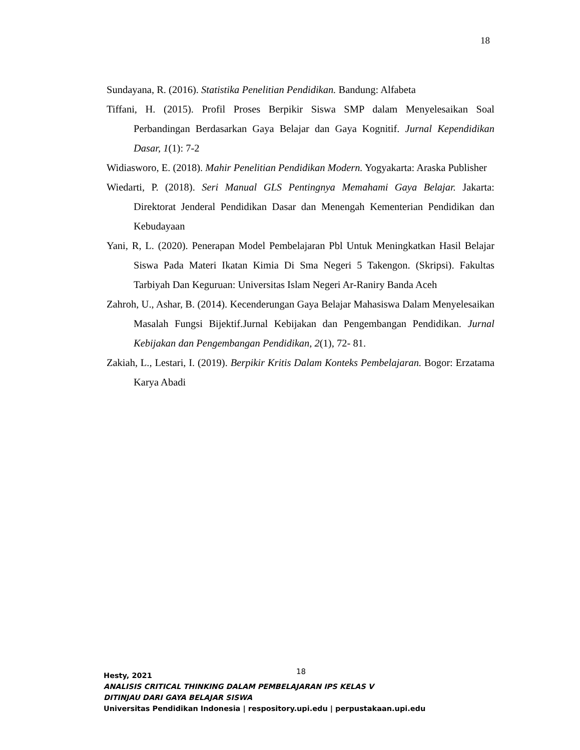18
Sundayana, R. (2016). Statistika Penelitian Pendidikan. Bandung: Alfabeta
Tiffani, H. (2015). Profil Proses Berpikir Siswa SMP dalam Menyelesaikan Soal Perbandingan Berdasarkan Gaya Belajar dan Gaya Kognitif. Jurnal Kependidikan Dasar, 1(1): 7-2
Widiasworo, E. (2018). Mahir Penelitian Pendidikan Modern. Yogyakarta: Araska Publisher
Wiedarti, P. (2018). Seri Manual GLS Pentingnya Memahami Gaya Belajar. Jakarta: Direktorat Jenderal Pendidikan Dasar dan Menengah Kementerian Pendidikan dan Kebudayaan
Yani, R, L. (2020). Penerapan Model Pembelajaran Pbl Untuk Meningkatkan Hasil Belajar Siswa Pada Materi Ikatan Kimia Di Sma Negeri 5 Takengon. (Skripsi). Fakultas Tarbiyah Dan Keguruan: Universitas Islam Negeri Ar-Raniry Banda Aceh
Zahroh, U., Ashar, B. (2014). Kecenderungan Gaya Belajar Mahasiswa Dalam Menyelesaikan Masalah Fungsi Bijektif.Jurnal Kebijakan dan Pengembangan Pendidikan. Jurnal Kebijakan dan Pengembangan Pendidikan, 2(1), 72- 81.
Zakiah, L., Lestari, I. (2019). Berpikir Kritis Dalam Konteks Pembelajaran. Bogor: Erzatama Karya Abadi
Hesty, 2021 18
ANALISIS CRITICAL THINKING DALAM PEMBELAJARAN IPS KELAS V
DITINJAU DARI GAYA BELAJAR SISWA
Universitas Pendidikan Indonesia | respository.upi.edu | perpustakaan.upi.edu